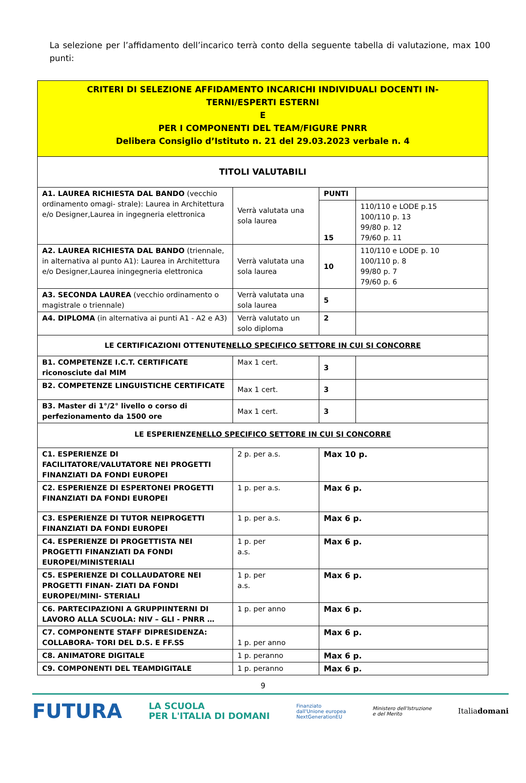La selezione per l’affidamento dell’incarico terrà conto della seguente tabella di valutazione, max 100 punti:
| CRITERI DI SELEZIONE AFFIDAMENTO INCARICHI INDIVIDUALI DOCENTI IN- TERNI/ESPERTI ESTERNI E PER I COMPONENTI DEL TEAM/FIGURE PNRR Delibera Consiglio d’Istituto n. 21 del 29.03.2023 verbale n. 4 | | | |
| TITOLI VALUTABILI | | | |
| A1. LAUREA RICHIESTA DAL BANDO (vecchio ordinamento omagi- strale): Laurea in Architettura e/o Designer,Laurea in ingegneria elettronica | Verrà valutata una sola laurea | PUNTI | |
| | | 15 | 110/110 e LODE p.15 100/110 p. 13 99/80 p. 12 79/60 p. 11 |
| A2. LAUREA RICHIESTA DAL BANDO (triennale, in alternativa al punto A1): Laurea in Architettura e/o Designer,Laurea iningegneria elettronica | Verrà valutata una sola laurea | 10 | 110/110 e LODE p. 10 100/110 p. 8 99/80 p. 7 79/60 p. 6 |
| A3. SECONDA LAUREA (vecchio ordinamento o magistrale o triennale) | Verrà valutata una sola laurea | 5 | |
| A4. DIPLOMA (in alternativa ai punti A1 - A2 e A3) | Verrà valutato un solo diploma | 2 | |
| LE CERTIFICAZIONI OTTENUTE NELLO SPECIFICO SETTORE IN CUI SI CONCORRE | | | |
| B1. COMPETENZE I.C.T. CERTIFICATE riconosciute dal MIM | Max 1 cert. | 3 | |
| B2. COMPETENZE LINGUISTICHE CERTIFICATE | Max 1 cert. | 3 | |
| B3. Master di 1°/2° livello o corso di perfezionamento da 1500 ore | Max 1 cert. | 3 | |
| LE ESPERIENZE NELLO SPECIFICO SETTORE IN CUI SI CONCORRE | | | |
| C1. ESPERIENZE DI FACILITATORE/VALUTATORE NEI PROGETTI FINANZIATI DA FONDI EUROPEI | 2 p. per a.s. | Max 10 p. | |
| C2. ESPERIENZE DI ESPERTONEI PROGETTI FINANZIATI DA FONDI EUROPEI | 1 p. per a.s. | Max 6 p. | |
| C3. ESPERIENZE DI TUTOR NEIPROGETTI FINANZIATI DA FONDI EUROPEI | 1 p. per a.s. | Max 6 p. | |
| C4. ESPERIENZE DI PROGETTISTA NEI PROGETTI FINANZIATI DA FONDI EUROPEI/MINISTERIALI | 1 p. per a.s. | Max 6 p. | |
| C5. ESPERIENZE DI COLLAUDATORE NEI PROGETTI FINAN- ZIATI DA FONDI EUROPEI/MINI- STERIALI | 1 p. per a.s. | Max 6 p. | |
| C6. PARTECIPAZIONI A GRUPPIINTERNI DI LAVORO ALLA SCUOLA: NIV – GLI - PNRR … | 1 p. per anno | Max 6 p. | |
| C7. COMPONENTE STAFF DIPRESIDENZA: COLLABORA- TORI DEL D.S. E FF.SS | 1 p. per anno | Max 6 p. | |
| C8. ANIMATORE DIGITALE | 1 p. peranno | Max 6 p. | |
| C9. COMPONENTI DEL TEAMDIGITALE | 1 p. peranno | Max 6 p. | |
9
FUTURA LA SCUOLA
PER L'ITALIA DI DOMANI Finanziato
dall'Unione europea
NextGenerationEU Ministero dell'Istruzione
e del Merito Italiadomani